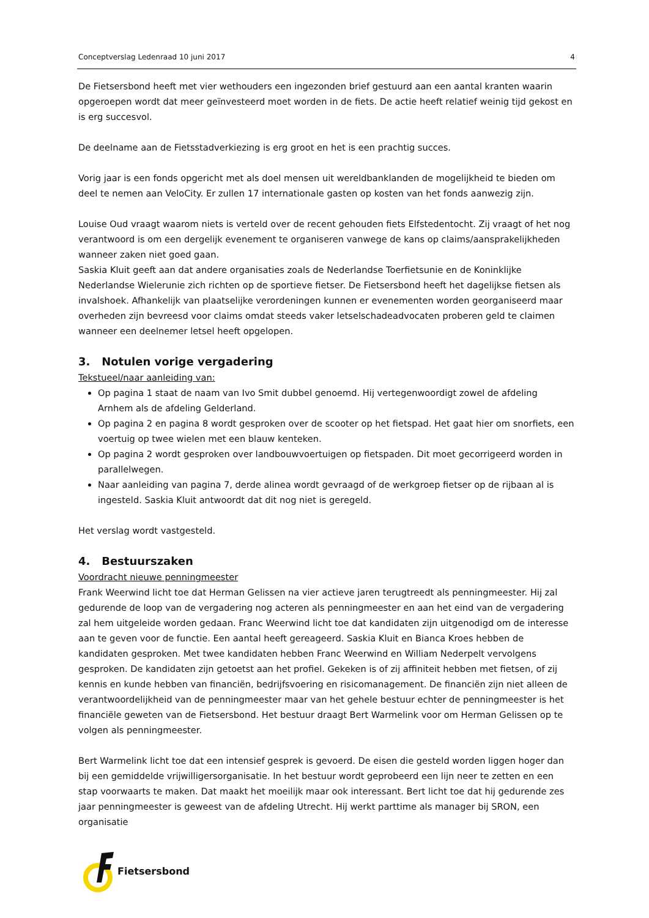Conceptverslag Ledenraad 10 juni 2017 4
De Fietsersbond heeft met vier wethouders een ingezonden brief gestuurd aan een aantal kranten waarin opgeroepen wordt dat meer geïnvesteerd moet worden in de fiets. De actie heeft relatief weinig tijd gekost en is erg succesvol.
De deelname aan de Fietsstadverkiezing is erg groot en het is een prachtig succes.
Vorig jaar is een fonds opgericht met als doel mensen uit wereldbanklanden de mogelijkheid te bieden om deel te nemen aan VeloCity. Er zullen 17 internationale gasten op kosten van het fonds aanwezig zijn.
Louise Oud vraagt waarom niets is verteld over de recent gehouden fiets Elfstedentocht. Zij vraagt of het nog verantwoord is om een dergelijk evenement te organiseren vanwege de kans op claims/aansprakelijkheden wanneer zaken niet goed gaan.
Saskia Kluit geeft aan dat andere organisaties zoals de Nederlandse Toerfietsunie en de Koninklijke Nederlandse Wielerunie zich richten op de sportieve fietser. De Fietsersbond heeft het dagelijkse fietsen als invalshoek. Afhankelijk van plaatselijke verordeningen kunnen er evenementen worden georganiseerd maar overheden zijn bevreesd voor claims omdat steeds vaker letselschadeadvocaten proberen geld te claimen wanneer een deelnemer letsel heeft opgelopen.
3. Notulen vorige vergadering
Tekstueel/naar aanleiding van:
Op pagina 1 staat de naam van Ivo Smit dubbel genoemd. Hij vertegenwoordigt zowel de afdeling Arnhem als de afdeling Gelderland.
Op pagina 2 en pagina 8 wordt gesproken over de scooter op het fietspad. Het gaat hier om snorfiets, een voertuig op twee wielen met een blauw kenteken.
Op pagina 2 wordt gesproken over landbouwvoertuigen op fietspaden. Dit moet gecorrigeerd worden in parallelwegen.
Naar aanleiding van pagina 7, derde alinea wordt gevraagd of de werkgroep fietser op de rijbaan al is ingesteld. Saskia Kluit antwoordt dat dit nog niet is geregeld.
Het verslag wordt vastgesteld.
4. Bestuurszaken
Voordracht nieuwe penningmeester
Frank Weerwind licht toe dat Herman Gelissen na vier actieve jaren terugtreedt als penningmeester. Hij zal gedurende de loop van de vergadering nog acteren als penningmeester en aan het eind van de vergadering zal hem uitgeleide worden gedaan. Franc Weerwind licht toe dat kandidaten zijn uitgenodigd om de interesse aan te geven voor de functie. Een aantal heeft gereageerd. Saskia Kluit en Bianca Kroes hebben de kandidaten gesproken. Met twee kandidaten hebben Franc Weerwind en William Nederpelt vervolgens gesproken. De kandidaten zijn getoetst aan het profiel. Gekeken is of zij affiniteit hebben met fietsen, of zij kennis en kunde hebben van financiën, bedrijfsvoering en risicomanagement. De financiën zijn niet alleen de verantwoordelijkheid van de penningmeester maar van het gehele bestuur echter de penningmeester is het financiële geweten van de Fietsersbond. Het bestuur draagt Bert Warmelink voor om Herman Gelissen op te volgen als penningmeester.
Bert Warmelink licht toe dat een intensief gesprek is gevoerd. De eisen die gesteld worden liggen hoger dan bij een gemiddelde vrijwilligersorganisatie. In het bestuur wordt geprobeerd een lijn neer te zetten en een stap voorwaarts te maken. Dat maakt het moeilijk maar ook interessant. Bert licht toe dat hij gedurende zes jaar penningmeester is geweest van de afdeling Utrecht. Hij werkt parttime als manager bij SRON, een organisatie
Fietsersbond